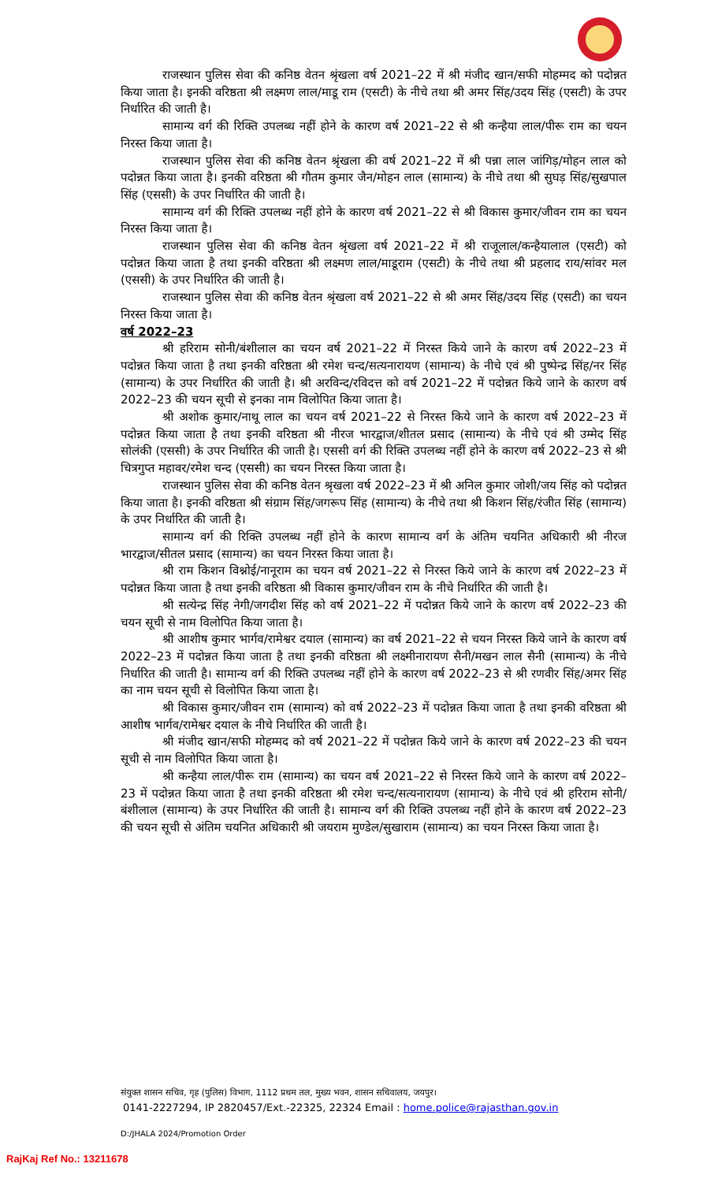राजस्थान पुलिस सेवा की कनिष्ठ वेतन श्रृंखला वर्ष 2021–22 में श्री मंजीद खान/सफी मोहम्मद को पदोन्नत किया जाता है। इनकी वरिष्ठता श्री लक्ष्मण लाल/माडू राम (एसटी) के नीचे तथा श्री अमर सिंह/उदय सिंह (एसटी) के उपर निर्धारित की जाती है।
सामान्य वर्ग की रिक्ति उपलब्ध नहीं होने के कारण वर्ष 2021–22 से श्री कन्हैया लाल/पीरू राम का चयन निरस्त किया जाता है।
राजस्थान पुलिस सेवा की कनिष्ठ वेतन श्रृंखला की वर्ष 2021–22 में श्री पन्ना लाल जांगिड़/मोहन लाल को पदोन्नत किया जाता है। इनकी वरिष्ठता श्री गौतम कुमार जैन/मोहन लाल (सामान्य) के नीचे तथा श्री सुघड़ सिंह/सुखपाल सिंह (एससी) के उपर निर्धारित की जाती है।
सामान्य वर्ग की रिक्ति उपलब्ध नहीं होने के कारण वर्ष 2021–22 से श्री विकास कुमार/जीवन राम का चयन निरस्त किया जाता है।
राजस्थान पुलिस सेवा की कनिष्ठ वेतन श्रृंखला वर्ष 2021–22 में श्री राजूलाल/कन्हैयालाल (एसटी) को पदोन्नत किया जाता है तथा इनकी वरिष्ठता श्री लक्ष्मण लाल/माडूराम (एसटी) के नीचे तथा श्री प्रहलाद राय/सांवर मल (एससी) के उपर निर्धारित की जाती है।
राजस्थान पुलिस सेवा की कनिष्ठ वेतन श्रृंखला वर्ष 2021–22 से श्री अमर सिंह/उदय सिंह (एसटी) का चयन निरस्त किया जाता है।
वर्ष 2022–23
श्री हरिराम सोनी/बंशीलाल का चयन वर्ष 2021–22 में निरस्त किये जाने के कारण वर्ष 2022–23 में पदोन्नत किया जाता है तथा इनकी वरिष्ठता श्री रमेश चन्द/सत्यनारायण (सामान्य) के नीचे एवं श्री पुष्पेन्द्र सिंह/नर सिंह (सामान्य) के उपर निर्धारित की जाती है। श्री अरविन्द/रविदत्त को वर्ष 2021–22 में पदोन्नत किये जाने के कारण वर्ष 2022–23 की चयन सूची से इनका नाम विलोपित किया जाता है।
श्री अशोक कुमार/नाथू लाल का चयन वर्ष 2021–22 से निरस्त किये जाने के कारण वर्ष 2022–23 में पदोन्नत किया जाता है तथा इनकी वरिष्ठता श्री नीरज भारद्वाज/शीतल प्रसाद (सामान्य) के नीचे एवं श्री उम्मेद सिंह सोलंकी (एससी) के उपर निर्धारित की जाती है। एससी वर्ग की रिक्ति उपलब्ध नहीं होने के कारण वर्ष 2022–23 से श्री चित्रगुप्त महावर/रमेश चन्द (एससी) का चयन निरस्त किया जाता है।
राजस्थान पुलिस सेवा की कनिष्ठ वेतन श्रृखला वर्ष 2022–23 में श्री अनिल कुमार जोशी/जय सिंह को पदोन्नत किया जाता है। इनकी वरिष्ठता श्री संग्राम सिंह/जगरूप सिंह (सामान्य) के नीचे तथा श्री किशन सिंह/रंजीत सिंह (सामान्य) के उपर निर्धारित की जाती है।
सामान्य वर्ग की रिक्ति उपलब्ध नहीं होने के कारण सामान्य वर्ग के अंतिम चयनित अधिकारी श्री नीरज भारद्वाज/सीतल प्रसाद (सामान्य) का चयन निरस्त किया जाता है।
श्री राम किशन विश्नोई/नानूराम का चयन वर्ष 2021–22 से निरस्त किये जाने के कारण वर्ष 2022–23 में पदोन्नत किया जाता है तथा इनकी वरिष्ठता श्री विकास कुमार/जीवन राम के नीचे निर्धारित की जाती है।
श्री सत्येन्द्र सिंह नेगी/जगदीश सिंह को वर्ष 2021–22 में पदोन्नत किये जाने के कारण वर्ष 2022–23 की चयन सूची से नाम विलोपित किया जाता है।
श्री आशीष कुमार भार्गव/रामेश्वर दयाल (सामान्य) का वर्ष 2021–22 से चयन निरस्त किये जाने के कारण वर्ष 2022–23 में पदोन्नत किया जाता है तथा इनकी वरिष्ठता श्री लक्ष्मीनारायण सैनी/मखन लाल सैनी (सामान्य) के नीचे निर्धारित की जाती है। सामान्य वर्ग की रिक्ति उपलब्ध नहीं होने के कारण वर्ष 2022–23 से श्री रणवीर सिंह/अमर सिंह का नाम चयन सूची से विलोपित किया जाता है।
श्री विकास कुमार/जीवन राम (सामान्य) को वर्ष 2022–23 में पदोन्नत किया जाता है तथा इनकी वरिष्ठता श्री आशीष भार्गव/रामेश्वर दयाल के नीचे निर्धारित की जाती है।
श्री मंजीद खान/सफी मोहम्मद को वर्ष 2021–22 में पदोन्नत किये जाने के कारण वर्ष 2022–23 की चयन सूची से नाम विलोपित किया जाता है।
श्री कन्हैया लाल/पीरू राम (सामान्य) का चयन वर्ष 2021–22 से निरस्त किये जाने के कारण वर्ष 2022–23 में पदोन्नत किया जाता है तथा इनकी वरिष्ठता श्री रमेश चन्द/सत्यनारायण (सामान्य) के नीचे एवं श्री हरिराम सोनी/बंशीलाल (सामान्य) के उपर निर्धारित की जाती है। सामान्य वर्ग की रिक्ति उपलब्ध नहीं होने के कारण वर्ष 2022–23 की चयन सूची से अंतिम चयनित अधिकारी श्री जयराम मुण्डेल/सुखाराम (सामान्य) का चयन निरस्त किया जाता है।
संयुक्त शासन सचिव, गृह (पुलिस) विभाग, 1112 प्रथम तल, मुख्य भवन, शासन सचिवालय, जयपुर।
0141-2227294, IP 2820457/Ext.-22325, 22324 Email : home.police@rajasthan.gov.in
D:/JHALA 2024/Promotion Order
RajKaj Ref No.: 13211678